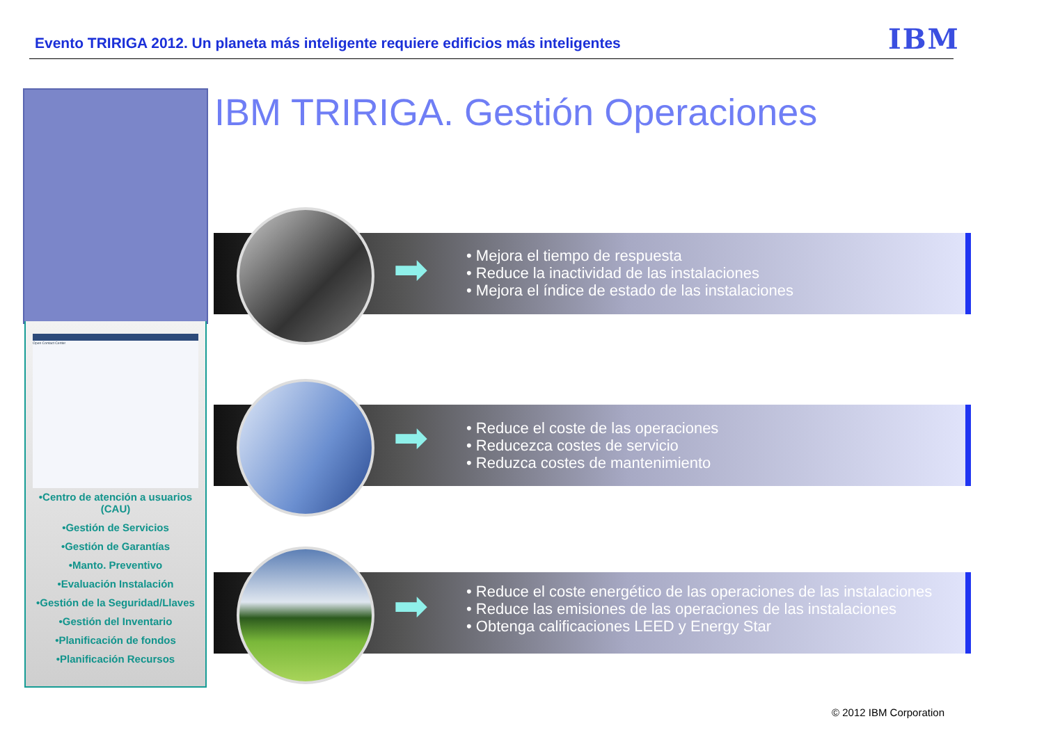Evento TRIRIGA 2012. Un planeta más inteligente requiere edificios más inteligentes
IBM
IBM TRIRIGA. Gestión Operaciones
Open Contact Center
•Centro de atención a usuarios (CAU)
•Gestión de Servicios
•Gestión de Garantías
•Manto. Preventivo
•Evaluación Instalación
•Gestión de la Seguridad/Llaves
•Gestión del Inventario
•Planificación de fondos
•Planificación Recursos
➡
• Mejora el tiempo de respuesta
• Reduce la inactividad de las instalaciones
• Mejora el índice de estado de las instalaciones
➡
• Reduce el coste de las operaciones
• Reducezca costes de servicio
• Reduzca costes de mantenimiento
➡
• Reduce el coste energético de las operaciones de las instalaciones
• Reduce las emisiones de las operaciones de las instalaciones
• Obtenga calificaciones LEED y Energy Star
© 2012 IBM Corporation